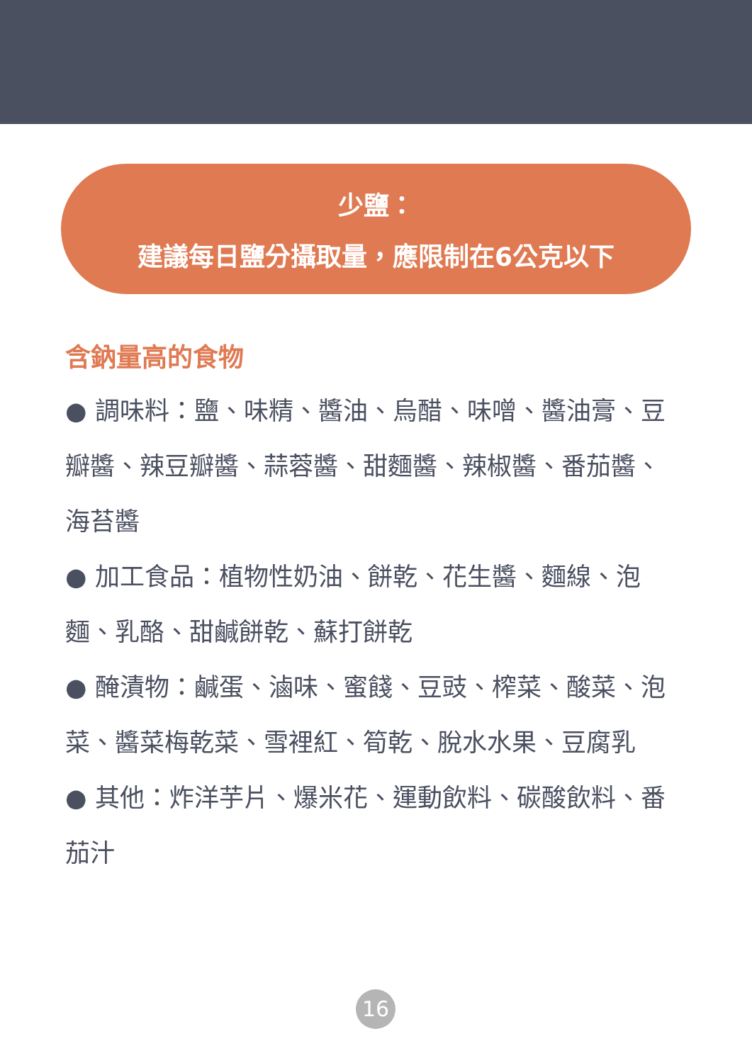少鹽：
建議每日鹽分攝取量，應限制在6公克以下
含鈉量高的食物
● 調味料：鹽、味精、醬油、烏醋、味噌、醬油膏、豆瓣醬、辣豆瓣醬、蒜蓉醬、甜麵醬、辣椒醬、番茄醬、海苔醬
● 加工食品：植物性奶油、餅乾、花生醬、麵線、泡麵、乳酪、甜鹹餅乾、蘇打餅乾
● 醃漬物：鹹蛋、滷味、蜜餞、豆豉、榨菜、酸菜、泡菜、醬菜梅乾菜、雪裡紅、筍乾、脫水水果、豆腐乳
● 其他：炸洋芋片、爆米花、運動飲料、碳酸飲料、番茄汁
16